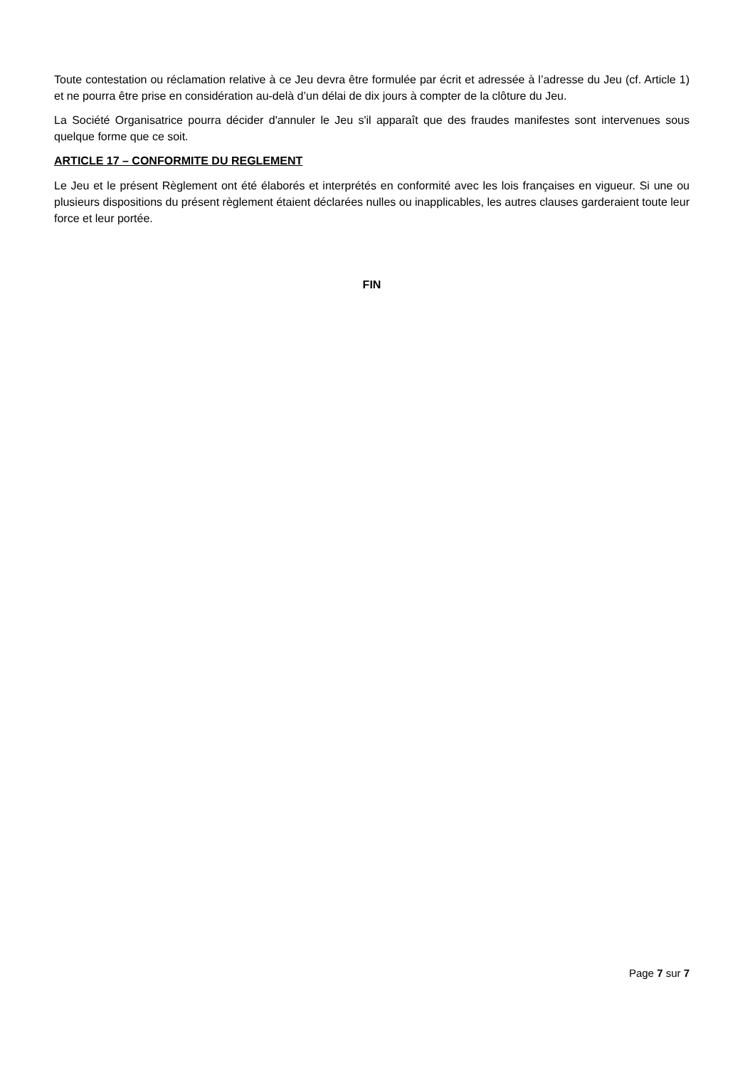Toute contestation ou réclamation relative à ce Jeu devra être formulée par écrit et adressée à l’adresse du Jeu (cf. Article 1) et ne pourra être prise en considération au-delà d’un délai de dix jours à compter de la clôture du Jeu.
La Société Organisatrice pourra décider d'annuler le Jeu s'il apparaît que des fraudes manifestes sont intervenues sous quelque forme que ce soit.
ARTICLE 17 – CONFORMITE DU REGLEMENT
Le Jeu et le présent Règlement ont été élaborés et interprétés en conformité avec les lois françaises en vigueur. Si une ou plusieurs dispositions du présent règlement étaient déclarées nulles ou inapplicables, les autres clauses garderaient toute leur force et leur portée.
FIN
Page 7 sur 7